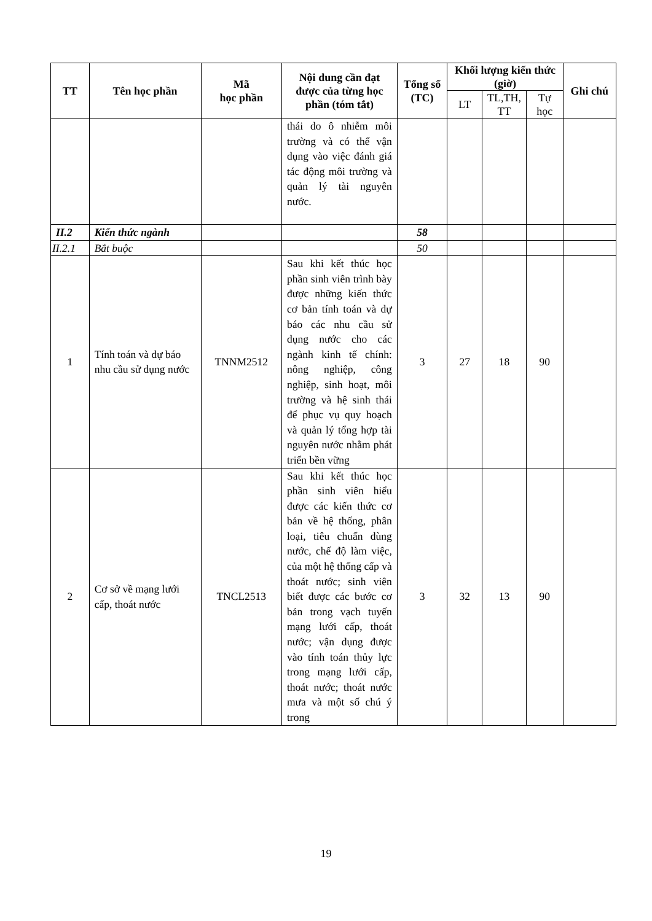| TT | Tên học phần | Mã học phần | Nội dung cần đạt được của từng học phần (tóm tắt) | Tổng số (TC) | Khối lượng kiến thức (giờ) | | | Ghi chú |
| --- | --- | --- | --- | --- | --- | --- | --- | --- |
| | | | | | LT | TL,TH, TT | Tự học | |
| | | | thái do ô nhiễm môi trường và có thể vận dụng vào việc đánh giá tác động môi trường và quản lý tài nguyên nước. | | | | | |
| II.2 | Kiến thức ngành | | | 58 | | | | |
| II.2.1 | Bắt buộc | | | 50 | | | | |
| 1 | Tính toán và dự báo nhu cầu sử dụng nước | TNNM2512 | Sau khi kết thúc học phần sinh viên trình bày được những kiến thức cơ bản tính toán và dự báo các nhu cầu sử dụng nước cho các ngành kinh tế chính: nông nghiệp, công nghiệp, sinh hoạt, môi trường và hệ sinh thái để phục vụ quy hoạch và quản lý tổng hợp tài nguyên nước nhằm phát triển bền vững | 3 | 27 | 18 | 90 | |
| 2 | Cơ sở về mạng lưới cấp, thoát nước | TNCL2513 | Sau khi kết thúc học phần sinh viên hiểu được các kiến thức cơ bản về hệ thống, phân loại, tiêu chuẩn dùng nước, chế độ làm việc, của một hệ thống cấp và thoát nước; sinh viên biết được các bước cơ bản trong vạch tuyến mạng lưới cấp, thoát nước; vận dụng được vào tính toán thủy lực trong mạng lưới cấp, thoát nước; thoát nước mưa và một số chú ý trong | 3 | 32 | 13 | 90 | |
19